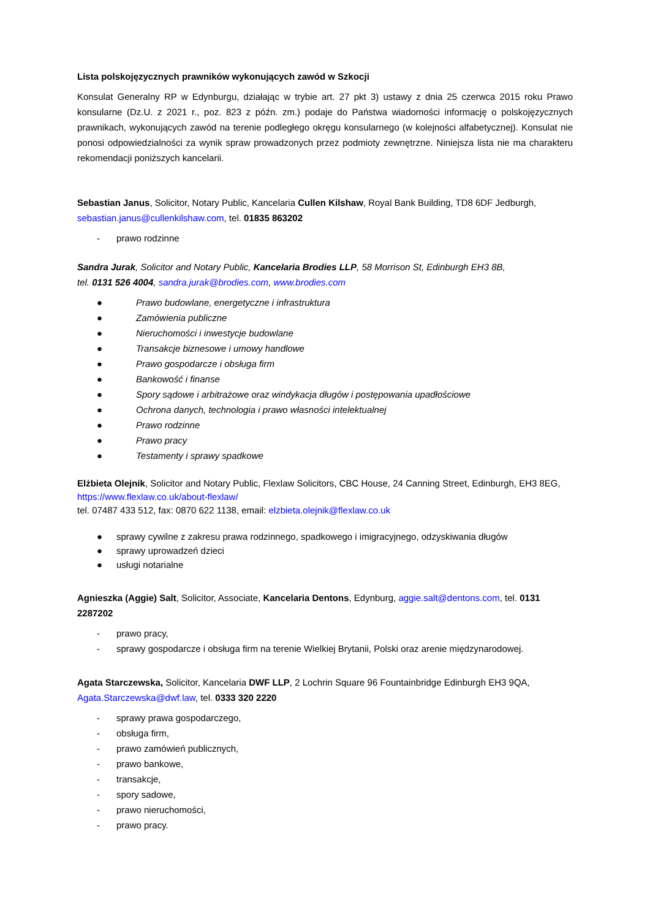Lista polskojęzycznych prawników wykonujących zawód w Szkocji
Konsulat Generalny RP w Edynburgu, działając w trybie art. 27 pkt 3) ustawy z dnia 25 czerwca 2015 roku Prawo konsularne (Dz.U. z 2021 r., poz. 823 z późn. zm.) podaje do Państwa wiadomości informację o polskojęzycznych prawnikach, wykonujących zawód na terenie podległego okręgu konsularnego (w kolejności alfabetycznej). Konsulat nie ponosi odpowiedzialności za wynik spraw prowadzonych przez podmioty zewnętrzne. Niniejsza lista nie ma charakteru rekomendacji poniższych kancelarii.
Sebastian Janus, Solicitor, Notary Public, Kancelaria Cullen Kilshaw, Royal Bank Building, TD8 6DF Jedburgh, sebastian.janus@cullenkilshaw.com, tel. 01835 863202
- prawo rodzinne
Sandra Jurak, Solicitor and Notary Public, Kancelaria Brodies LLP, 58 Morrison St, Edinburgh EH3 8B,
tel. 0131 526 4004, sandra.jurak@brodies.com, www.brodies.com
● Prawo budowlane, energetyczne i infrastruktura
● Zamówienia publiczne
● Nieruchomości i inwestycje budowlane
● Transakcje biznesowe i umowy handlowe
● Prawo gospodarcze i obsługa firm
● Bankowość i finanse
● Spory sądowe i arbitrażowe oraz windykacja długów i postępowania upadłościowe
● Ochrona danych, technologia i prawo własności intelektualnej
● Prawo rodzinne
● Prawo pracy
● Testamenty i sprawy spadkowe
Elżbieta Olejnik, Solicitor and Notary Public, Flexlaw Solicitors, CBC House, 24 Canning Street, Edinburgh, EH3 8EG, https://www.flexlaw.co.uk/about-flexlaw/
tel. 07487 433 512, fax: 0870 622 1138, email: elzbieta.olejnik@flexlaw.co.uk
● sprawy cywilne z zakresu prawa rodzinnego, spadkowego i imigracyjnego, odzyskiwania długów
● sprawy uprowadzeń dzieci
● usługi notarialne
Agnieszka (Aggie) Salt, Solicitor, Associate, Kancelaria Dentons, Edynburg, aggie.salt@dentons.com, tel. 0131 2287202
- prawo pracy,
- sprawy gospodarcze i obsługa firm na terenie Wielkiej Brytanii, Polski oraz arenie międzynarodowej.
Agata Starczewska, Solicitor, Kancelaria DWF LLP, 2 Lochrin Square 96 Fountainbridge Edinburgh EH3 9QA, Agata.Starczewska@dwf.law, tel. 0333 320 2220
- sprawy prawa gospodarczego,
- obsługa firm,
- prawo zamówień publicznych,
- prawo bankowe,
- transakcje,
- spory sadowe,
- prawo nieruchomości,
- prawo pracy.